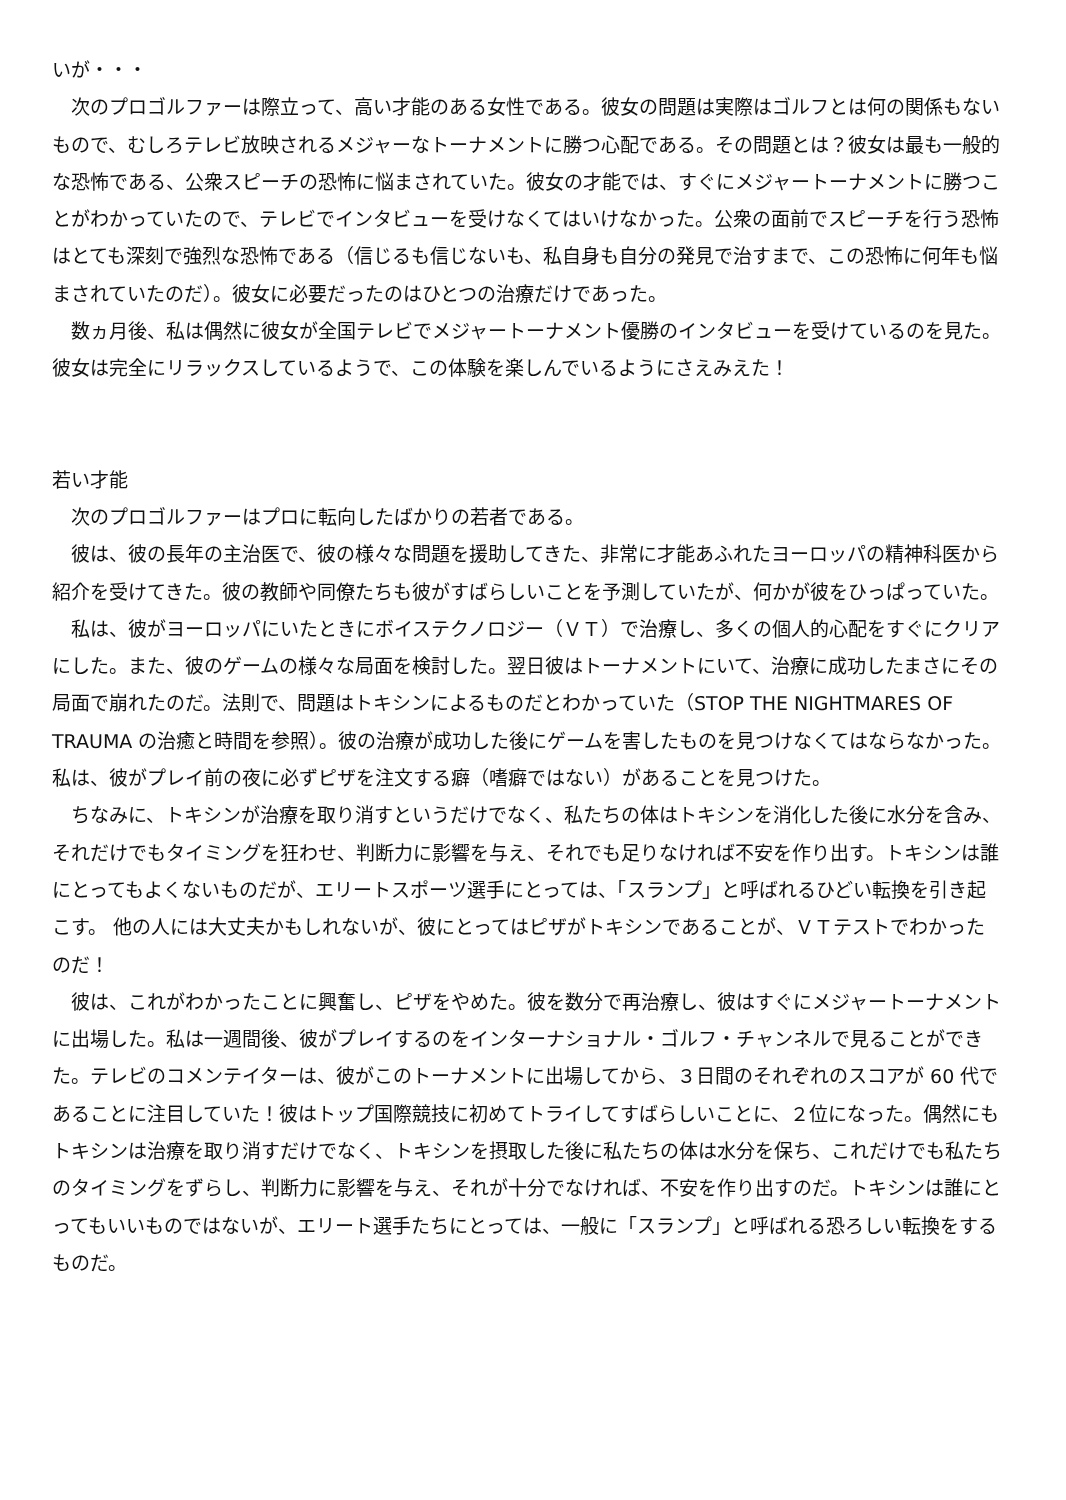いが・・・
　次のプロゴルファーは際立って、高い才能のある女性である。彼女の問題は実際はゴルフとは何の関係もないもので、むしろテレビ放映されるメジャーなトーナメントに勝つ心配である。その問題とは？彼女は最も一般的な恐怖である、公衆スピーチの恐怖に悩まされていた。彼女の才能では、すぐにメジャートーナメントに勝つことがわかっていたので、テレビでインタビューを受けなくてはいけなかった。公衆の面前でスピーチを行う恐怖はとても深刻で強烈な恐怖である（信じるも信じないも、私自身も自分の発見で治すまで、この恐怖に何年も悩まされていたのだ）。彼女に必要だったのはひとつの治療だけであった。
　数ヵ月後、私は偶然に彼女が全国テレビでメジャートーナメント優勝のインタビューを受けているのを見た。彼女は完全にリラックスしているようで、この体験を楽しんでいるようにさえみえた！
若い才能
　次のプロゴルファーはプロに転向したばかりの若者である。
　彼は、彼の長年の主治医で、彼の様々な問題を援助してきた、非常に才能あふれたヨーロッパの精神科医から紹介を受けてきた。彼の教師や同僚たちも彼がすばらしいことを予測していたが、何かが彼をひっぱっていた。
　私は、彼がヨーロッパにいたときにボイステクノロジー（ＶＴ）で治療し、多くの個人的心配をすぐにクリアにした。また、彼のゲームの様々な局面を検討した。翌日彼はトーナメントにいて、治療に成功したまさにその局面で崩れたのだ。法則で、問題はトキシンによるものだとわかっていた（STOP THE NIGHTMARES OF TRAUMA の治癒と時間を参照）。彼の治療が成功した後にゲームを害したものを見つけなくてはならなかった。私は、彼がプレイ前の夜に必ずピザを注文する癖（嗜癖ではない）があることを見つけた。
　ちなみに、トキシンが治療を取り消すというだけでなく、私たちの体はトキシンを消化した後に水分を含み、それだけでもタイミングを狂わせ、判断力に影響を与え、それでも足りなければ不安を作り出す。トキシンは誰にとってもよくないものだが、エリートスポーツ選手にとっては、「スランプ」と呼ばれるひどい転換を引き起こす。 他の人には大丈夫かもしれないが、彼にとってはピザがトキシンであることが、ＶＴテストでわかったのだ！
　彼は、これがわかったことに興奮し、ピザをやめた。彼を数分で再治療し、彼はすぐにメジャートーナメントに出場した。私は一週間後、彼がプレイするのをインターナショナル・ゴルフ・チャンネルで見ることができた。テレビのコメンテイターは、彼がこのトーナメントに出場してから、３日間のそれぞれのスコアが 60 代であることに注目していた！彼はトップ国際競技に初めてトライしてすばらしいことに、２位になった。偶然にもトキシンは治療を取り消すだけでなく、トキシンを摂取した後に私たちの体は水分を保ち、これだけでも私たちのタイミングをずらし、判断力に影響を与え、それが十分でなければ、不安を作り出すのだ。トキシンは誰にとってもいいものではないが、エリート選手たちにとっては、一般に「スランプ」と呼ばれる恐ろしい転換をするものだ。